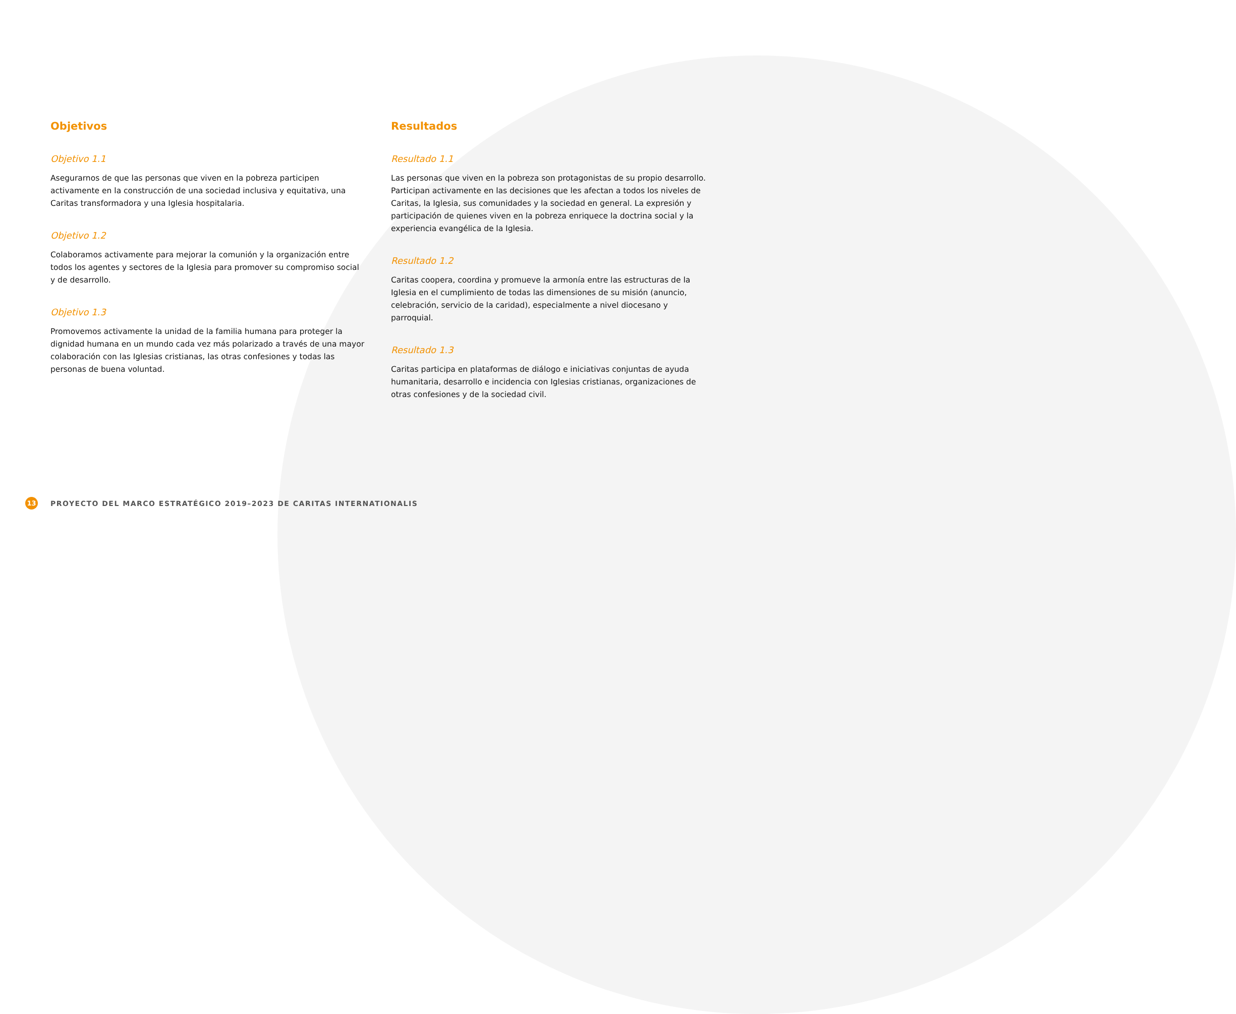Objetivos
Objetivo 1.1
Asegurarnos de que las personas que viven en la pobreza participen activamente en la construcción de una sociedad inclusiva y equitativa, una Caritas transformadora y una Iglesia hospitalaria.
Objetivo 1.2
Colaboramos activamente para mejorar la comunión y la organización entre todos los agentes y sectores de la Iglesia para promover su compromiso social y de desarrollo.
Objetivo 1.3
Promovemos activamente la unidad de la familia humana para proteger la dignidad humana en un mundo cada vez más polarizado a través de una mayor colaboración con las Iglesias cristianas, las otras confesiones y todas las personas de buena voluntad.
Resultados
Resultado 1.1
Las personas que viven en la pobreza son protagonistas de su propio desarrollo. Participan activamente en las decisiones que les afectan a todos los niveles de Caritas, la Iglesia, sus comunidades y la sociedad en general. La expresión y participación de quienes viven en la pobreza enriquece la doctrina social y la experiencia evangélica de la Iglesia.
Resultado 1.2
Caritas coopera, coordina y promueve la armonía entre las estructuras de la Iglesia en el cumplimiento de todas las dimensiones de su misión (anuncio, celebración, servicio de la caridad), especialmente a nivel diocesano y parroquial.
Resultado 1.3
Caritas participa en plataformas de diálogo e iniciativas conjuntas de ayuda humanitaria, desarrollo e incidencia con Iglesias cristianas, organizaciones de otras confesiones y de la sociedad civil.
13
PROYECTO DEL MARCO ESTRATÉGICO 2019–2023 DE CARITAS INTERNATIONALIS